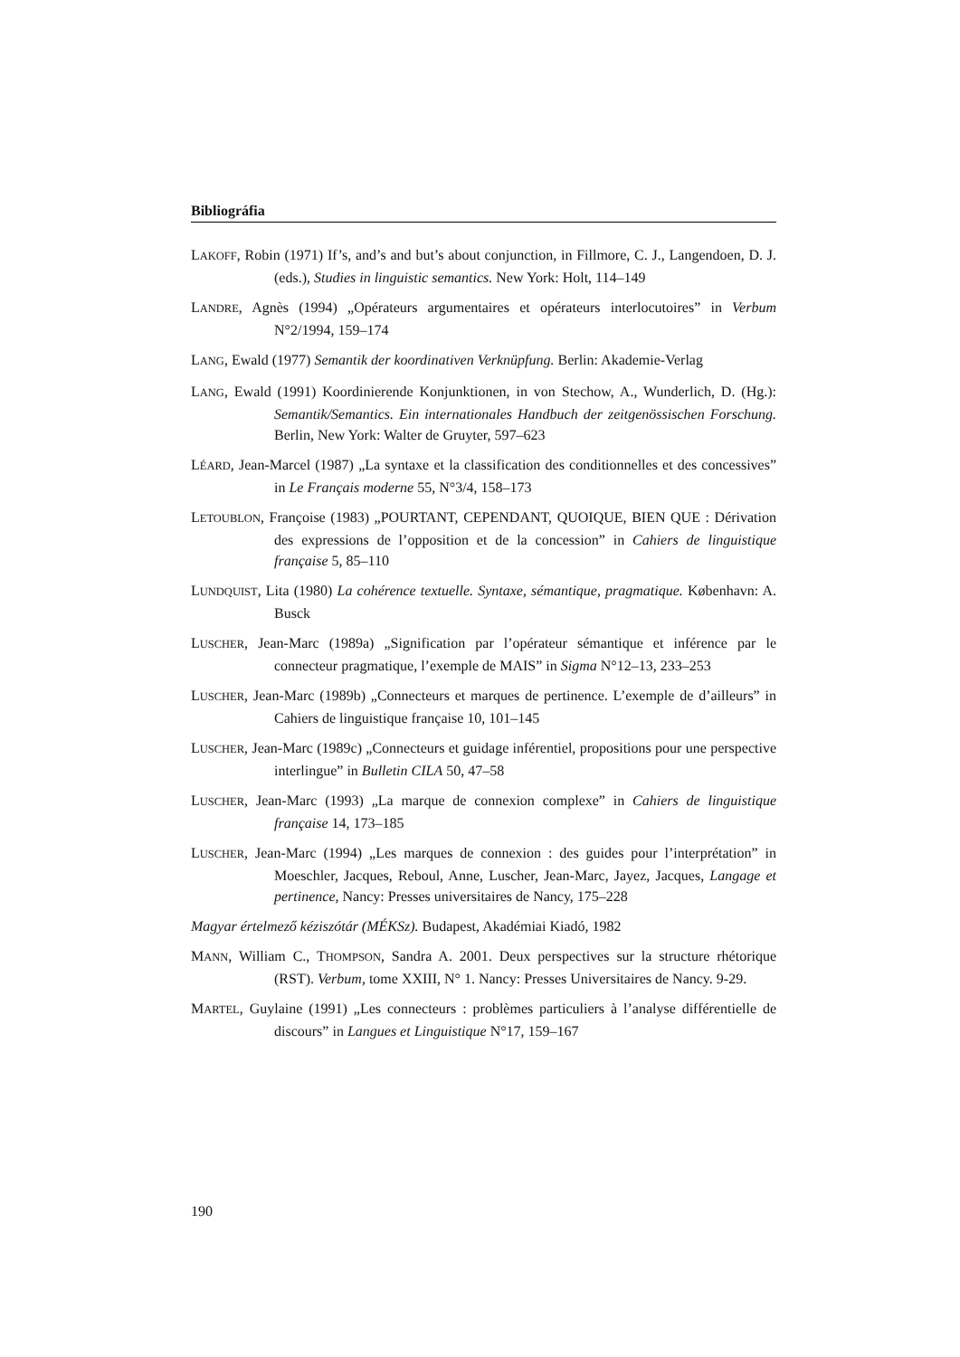Bibliográfia
LAKOFF, Robin (1971) If’s, and’s and but’s about conjunction, in Fillmore, C. J., Langendoen, D. J. (eds.), Studies in linguistic semantics. New York: Holt, 114–149
LANDRE, Agnès (1994) „Opérateurs argumentaires et opérateurs interlocutoires” in Verbum N°2/1994, 159–174
LANG, Ewald (1977) Semantik der koordinativen Verknüpfung. Berlin: Akademie-Verlag
LANG, Ewald (1991) Koordinierende Konjunktionen, in von Stechow, A., Wunderlich, D. (Hg.): Semantik/Semantics. Ein internationales Handbuch der zeitgenössischen Forschung. Berlin, New York: Walter de Gruyter, 597–623
LÉARD, Jean-Marcel (1987) „La syntaxe et la classification des conditionnelles et des concessives” in Le Français moderne 55, N°3/4, 158–173
LETOUBLON, Françoise (1983) „POURTANT, CEPENDANT, QUOIQUE, BIEN QUE : Dérivation des expressions de l’opposition et de la concession” in Cahiers de linguistique française 5, 85–110
LUNDQUIST, Lita (1980) La cohérence textuelle. Syntaxe, sémantique, pragmatique. København: A. Busck
LUSCHER, Jean-Marc (1989a) „Signification par l’opérateur sémantique et inférence par le connecteur pragmatique, l’exemple de MAIS” in Sigma N°12–13, 233–253
LUSCHER, Jean-Marc (1989b) „Connecteurs et marques de pertinence. L’exemple de d’ailleurs” in Cahiers de linguistique française 10, 101–145
LUSCHER, Jean-Marc (1989c) „Connecteurs et guidage inférentiel, propositions pour une perspective interlingue” in Bulletin CILA 50, 47–58
LUSCHER, Jean-Marc (1993) „La marque de connexion complexe” in Cahiers de linguistique française 14, 173–185
LUSCHER, Jean-Marc (1994) „Les marques de connexion : des guides pour l’interprétation” in Moeschler, Jacques, Reboul, Anne, Luscher, Jean-Marc, Jayez, Jacques, Langage et pertinence, Nancy: Presses universitaires de Nancy, 175–228
Magyar értelmező kéziszótár (MÉKSz). Budapest, Akadémiai Kiadó, 1982
MANN, William C., THOMPSON, Sandra A. 2001. Deux perspectives sur la structure rhétorique (RST). Verbum, tome XXIII, N° 1. Nancy: Presses Universitaires de Nancy. 9-29.
MARTEL, Guylaine (1991) „Les connecteurs : problèmes particuliers à l’analyse différentielle de discours” in Langues et Linguistique N°17, 159–167
190